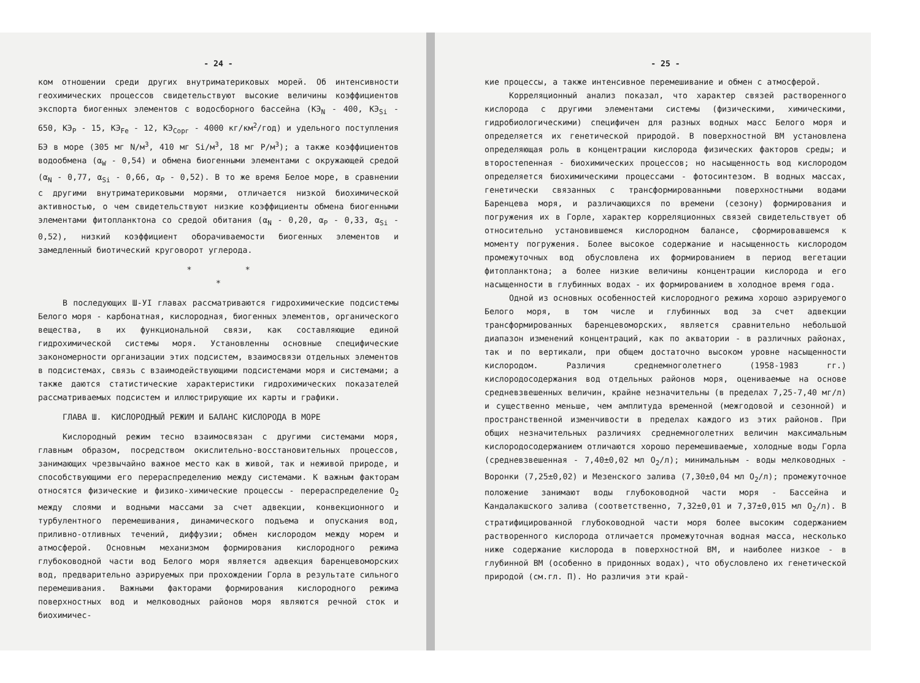- 24 -
ком отношении среди других внутриматериковых морей. Об интенсивности геохимических процессов свидетельствуют высокие величины коэффициентов экспорта биогенных элементов с водосборного бассейна (КЭ<sub>N</sub> - 400, КЭ<sub>Si</sub> - 650, КЭ<sub>P</sub> - 15, КЭ<sub>Fe</sub> - 12, КЭ<sub>Сорг</sub> - 4000 кг/км<sup>2</sup>/год) и удельного поступления БЭ в море (305 мг N/м<sup>3</sup>, 410 мг Si/м<sup>3</sup>, 18 мг P/м<sup>3</sup>); а также коэффициентов водообмена (α<sub>W</sub> - 0,54) и обмена биогенными элементами с окружающей средой (α<sub>N</sub> - 0,77, α<sub>Si</sub> - 0,66, α<sub>P</sub> - 0,52). В то же время Белое море, в сравнении с другими внутриматериковыми морями, отличается низкой биохимической активностью, о чем свидетельствуют низкие коэффициенты обмена биогенными элементами фитопланктона со средой обитания (α<sub>N</sub> - 0,20, α<sub>P</sub> - 0,33, α<sub>Si</sub> - 0,52), низкий коэффициент оборачиваемости биогенных элементов и замедленный биотический круговорот углерода.
* *
*
В последующих Ш-УI главах рассматриваются гидрохимические подсистемы Белого моря - карбонатная, кислородная, биогенных элементов, органического вещества, в их функциональной связи, как составляющие единой гидрохимической системы моря. Установленны основные специфические закономерности организации этих подсистем, взаимосвязи отдельных элементов в подсистемах, связь с взаимодействующими подсистемами моря и системами; а также даются статистические характеристики гидрохимических показателей рассматриваемых подсистем и иллюстрирующие их карты и графики.
ГЛАВА Ш. КИСЛОРОДНЫЙ РЕЖИМ И БАЛАНС КИСЛОРОДА В МОРЕ
Кислородный режим тесно взаимосвязан с другими системами моря, главным образом, посредством окислительно-восстановительных процессов, занимающих чрезвычайно важное место как в живой, так и неживой природе, и способствующими его перераспределению между системами. К важным факторам относятся физические и физико-химические процессы - перераспределение O<sub>2</sub> между слоями и водными массами за счет адвекции, конвекционного и турбулентного перемешивания, динамического подъема и опускания вод, приливно-отливных течений, диффузии; обмен кислородом между морем и атмосферой. Основным механизмом формирования кислородного режима глубоководной части вод Белого моря является адвекция баренцевоморских вод, предварительно аэрируемых при прохождении Горла в результате сильного перемешивания. Важными факторами формирования кислородного режима поверхностных вод и мелководных районов моря являются речной сток и биохимичес-
- 25 -
кие процессы, а также интенсивное перемешивание и обмен с атмосферой.
Корреляционный анализ показал, что характер связей растворенного кислорода с другими элементами системы (физическими, химическими, гидробиологическими) специфичен для разных водных масс Белого моря и определяется их генетической природой. В поверхностной ВМ установлена определяющая роль в концентрации кислорода физических факторов среды; и второстепенная - биохимических процессов; но насыщенность вод кислородом определяется биохимическими процессами - фотосинтезом. В водных массах, генетически связанных с трансформированными поверхностными водами Баренцева моря, и различающихся по времени (сезону) формирования и погружения их в Горле, характер корреляционных связей свидетельствует об относительно установившемся кислородном балансе, сформировавшемся к моменту погружения. Более высокое содержание и насыщенность кислородом промежуточных вод обусловлена их формированием в период вегетации фитопланктона; а более низкие величины концентрации кислорода и его насыщенности в глубинных водах - их формированием в холодное время года.
Одной из основных особенностей кислородного режима хорошо аэрируемого Белого моря, в том числе и глубинных вод за счет адвекции трансформированных баренцевоморских, является сравнительно небольшой диапазон изменений концентраций, как по акватории - в различных районах, так и по вертикали, при общем достаточно высоком уровне насыщенности кислородом. Различия среднемноголетнего (1958-1983 гг.) кислородосодержания вод отдельных районов моря, оцениваемые на основе средневзвешенных величин, крайне незначительны (в пределах 7,25-7,40 мг/л) и существенно меньше, чем амплитуда временной (межгодовой и сезонной) и пространственной изменчивости в пределах каждого из этих районов. При общих незначительных различиях среднемноголетних величин максимальным кислородосодержанием отличаются хорошо перемешиваемые, холодные воды Горла (средневзвешенная - 7,40±0,02 мл O<sub>2</sub>/л); минимальным - воды мелководных - Воронки (7,25±0,02) и Мезенского залива (7,30±0,04 мл O<sub>2</sub>/л); промежуточное положение занимают воды глубоководной части моря - Бассейна и Кандалакшского залива (соответственно, 7,32±0,01 и 7,37±0,015 мл O<sub>2</sub>/л). В стратифицированной глубоководной части моря более высоким содержанием растворенного кислорода отличается промежуточная водная масса, несколько ниже содержание кислорода в поверхностной ВМ, и наиболее низкое - в глубинной ВМ (особенно в придонных водах), что обусловлено их генетической природой (см.гл. П). Но различия эти край-